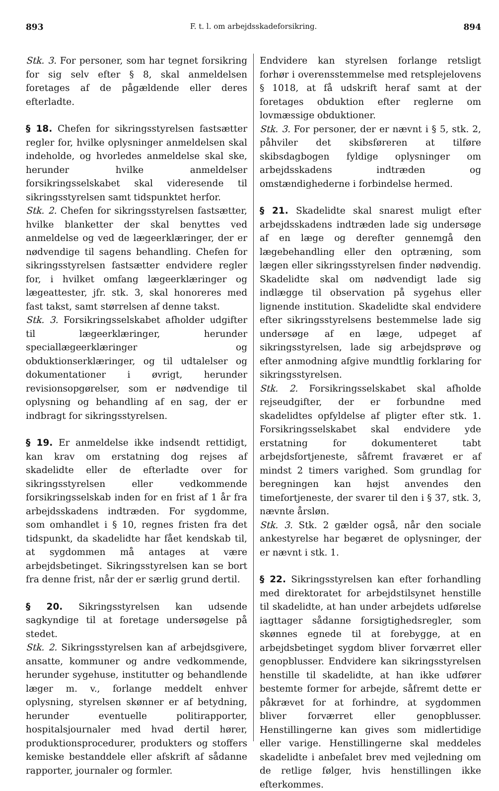893 F. t. l. om arbejdsskadeforsikring. 894
Stk. 3. For personer, som har tegnet forsikring for sig selv efter § 8, skal anmeldelsen foretages af de pågældende eller deres efterladte.
§ 18. Chefen for sikringsstyrelsen fastsætter regler for, hvilke oplysninger anmeldelsen skal indeholde, og hvorledes anmeldelse skal ske, herunder hvilke anmeldelser forsikringsselskabet skal videresende til sikringsstyrelsen samt tidspunktet herfor.
Stk. 2. Chefen for sikringsstyrelsen fastsætter, hvilke blanketter der skal benyttes ved anmeldelse og ved de lægeerklæringer, der er nødvendige til sagens behandling. Chefen for sikringsstyrelsen fastsætter endvidere regler for, i hvilket omfang lægeerklæringer og lægeattester, jfr. stk. 3, skal honoreres med fast takst, samt størrelsen af denne takst.
Stk. 3. Forsikringsselskabet afholder udgifter til lægeerklæringer, herunder speciallægeerklæringer og obduktionserklæringer, og til udtalelser og dokumentationer i øvrigt, herunder revisionsopgørelser, som er nødvendige til oplysning og behandling af en sag, der er indbragt for sikringsstyrelsen.
§ 19. Er anmeldelse ikke indsendt rettidigt, kan krav om erstatning dog rejses af skadelidte eller de efterladte over for sikringsstyrelsen eller vedkommende forsikringsselskab inden for en frist af 1 år fra arbejdsskadens indtræden. For sygdomme, som omhandlet i § 10, regnes fristen fra det tidspunkt, da skadelidte har fået kendskab til, at sygdommen må antages at være arbejdsbetinget. Sikringsstyrelsen kan se bort fra denne frist, når der er særlig grund dertil.
§ 20. Sikringsstyrelsen kan udsende sagkyndige til at foretage undersøgelse på stedet.
Stk. 2. Sikringsstyrelsen kan af arbejdsgivere, ansatte, kommuner og andre vedkommende, herunder sygehuse, institutter og behandlende læger m. v., forlange meddelt enhver oplysning, styrelsen skønner er af betydning, herunder eventuelle politirapporter, hospitalsjournaler med hvad dertil hører, produktionsprocedurer, produkters og stoffers kemiske bestanddele eller afskrift af sådanne rapporter, journaler og formler.
Endvidere kan styrelsen forlange retsligt forhør i overensstemmelse med retsplejelovens § 1018, at få udskrift heraf samt at der foretages obduktion efter reglerne om lovmæssige obduktioner.
Stk. 3. For personer, der er nævnt i § 5, stk. 2, påhviler det skibsføreren at tilføre skibsdagbogen fyldige oplysninger om arbejdsskadens indtræden og omstændighederne i forbindelse hermed.
§ 21. Skadelidte skal snarest muligt efter arbejdsskadens indtræden lade sig undersøge af en læge og derefter gennemgå den lægebehandling eller den optræning, som lægen eller sikringsstyrelsen finder nødvendig. Skadelidte skal om nødvendigt lade sig indlægge til observation på sygehus eller lignende institution. Skadelidte skal endvidere efter sikringsstyrelsens bestemmelse lade sig undersøge af en læge, udpeget af sikringsstyrelsen, lade sig arbejdsprøve og efter anmodning afgive mundtlig forklaring for sikringsstyrelsen.
Stk. 2. Forsikringsselskabet skal afholde rejseudgifter, der er forbundne med skadelidtes opfyldelse af pligter efter stk. 1. Forsikringsselskabet skal endvidere yde erstatning for dokumenteret tabt arbejdsfortjeneste, såfremt fraværet er af mindst 2 timers varighed. Som grundlag for beregningen kan højst anvendes den timefortjeneste, der svarer til den i § 37, stk. 3, nævnte årsløn.
Stk. 3. Stk. 2 gælder også, når den sociale ankestyrelse har begæret de oplysninger, der er nævnt i stk. 1.
§ 22. Sikringsstyrelsen kan efter forhandling med direktoratet for arbejdstilsynet henstille til skadelidte, at han under arbejdets udførelse iagttager sådanne forsigtighedsregler, som skønnes egnede til at forebygge, at en arbejdsbetinget sygdom bliver forværret eller genopblusser. Endvidere kan sikringsstyrelsen henstille til skadelidte, at han ikke udfører bestemte former for arbejde, såfremt dette er påkrævet for at forhindre, at sygdommen bliver forværret eller genopblusser. Henstillingerne kan gives som midlertidige eller varige. Henstillingerne skal meddeles skadelidte i anbefalet brev med vejledning om de retlige følger, hvis henstillingen ikke efterkommes.